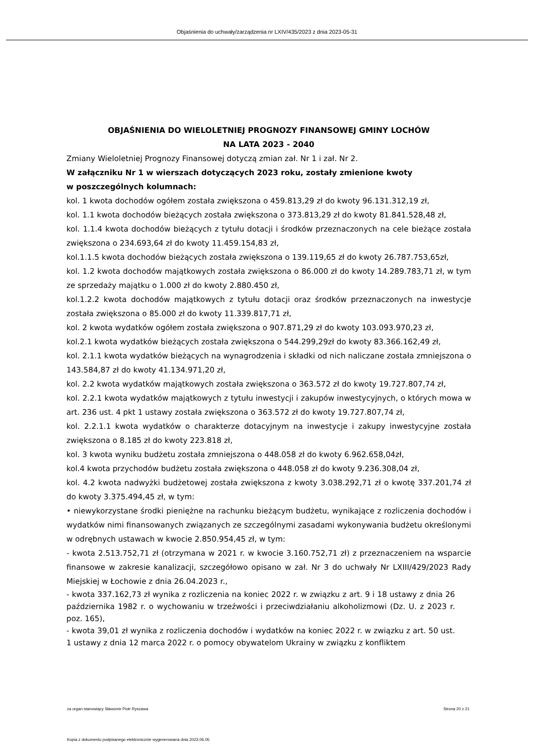Objaśnienia do uchwały/zarządzenia nr LXIV/435/2023 z dnia 2023-05-31
OBJAŚNIENIA DO WIELOLETNIEJ PROGNOZY FINANSOWEJ GMINY LOCHÓW
NA LATA 2023 - 2040
Zmiany Wieloletniej Prognozy Finansowej dotyczą zmian zał. Nr 1 i zał. Nr 2.
W załączniku Nr 1 w wierszach dotyczących 2023 roku, zostały zmienione kwoty
w poszczególnych kolumnach:
kol. 1 kwota dochodów ogółem została zwiększona o 459.813,29 zł do kwoty 96.131.312,19 zł,
kol. 1.1 kwota dochodów bieżących została zwiększona o 373.813,29 zł do kwoty 81.841.528,48 zł,
kol. 1.1.4 kwota dochodów bieżących z tytułu dotacji i środków przeznaczonych na cele bieżące została zwiększona o 234.693,64 zł do kwoty 11.459.154,83 zł,
kol.1.1.5 kwota dochodów bieżących została zwiększona o 139.119,65 zł do kwoty 26.787.753,65zł,
kol. 1.2 kwota dochodów majątkowych została zwiększona o 86.000 zł do kwoty 14.289.783,71 zł, w tym ze sprzedaży majątku o 1.000 zł do kwoty 2.880.450 zł,
kol.1.2.2 kwota dochodów majątkowych z tytułu dotacji oraz środków przeznaczonych na inwestycje została zwiększona o 85.000 zł do kwoty 11.339.817,71 zł,
kol. 2 kwota wydatków ogółem została zwiększona o 907.871,29 zł do kwoty 103.093.970,23 zł,
kol.2.1 kwota wydatków bieżących została zwiększona o 544.299,29zł do kwoty 83.366.162,49 zł,
kol. 2.1.1 kwota wydatków bieżących na wynagrodzenia i składki od nich naliczane została zmniejszona o 143.584,87 zł do kwoty 41.134.971,20 zł,
kol. 2.2 kwota wydatków majątkowych została zwiększona o 363.572 zł do kwoty 19.727.807,74 zł,
kol. 2.2.1 kwota wydatków majątkowych z tytułu inwestycji i zakupów inwestycyjnych, o których mowa w art. 236 ust. 4 pkt 1 ustawy została zwiększona o 363.572 zł do kwoty 19.727.807,74 zł,
kol. 2.2.1.1 kwota wydatków o charakterze dotacyjnym na inwestycje i zakupy inwestycyjne została zwiększona o 8.185 zł do kwoty 223.818 zł,
kol. 3 kwota wyniku budżetu została zmniejszona o 448.058 zł do kwoty 6.962.658,04zł,
kol.4 kwota przychodów budżetu została zwiększona o 448.058 zł do kwoty 9.236.308,04 zł,
kol. 4.2 kwota nadwyżki budżetowej została zwiększona z kwoty 3.038.292,71 zł o kwotę 337.201,74 zł do kwoty 3.375.494,45 zł, w tym:
• niewykorzystane środki pieniężne na rachunku bieżącym budżetu, wynikające z rozliczenia dochodów i wydatków nimi finansowanych związanych ze szczególnymi zasadami wykonywania budżetu określonymi w odrębnych ustawach w kwocie 2.850.954,45 zł, w tym:
- kwota 2.513.752,71 zł (otrzymana w 2021 r. w kwocie 3.160.752,71 zł) z przeznaczeniem na wsparcie finansowe w zakresie kanalizacji, szczegółowo opisano w zał. Nr 3 do uchwały Nr LXIII/429/2023 Rady Miejskiej w Łochowie z dnia 26.04.2023 r.,
- kwota 337.162,73 zł wynika z rozliczenia na koniec 2022 r. w związku z art. 9 i 18 ustawy z dnia 26 października 1982 r. o wychowaniu w trzeźwości i przeciwdziałaniu alkoholizmowi (Dz. U. z 2023 r. poz. 165),
- kwota 39,01 zł wynika z rozliczenia dochodów i wydatków na koniec 2022 r. w związku z art. 50 ust. 1 ustawy z dnia 12 marca 2022 r. o pomocy obywatelom Ukrainy w związku z konfliktem
za organ stanowiący Sławomir Piotr Ryszawa Strona 20 z 21
Kopia z dokumentu podpisanego elektronicznie wygenerowana dnia 2023.06.05